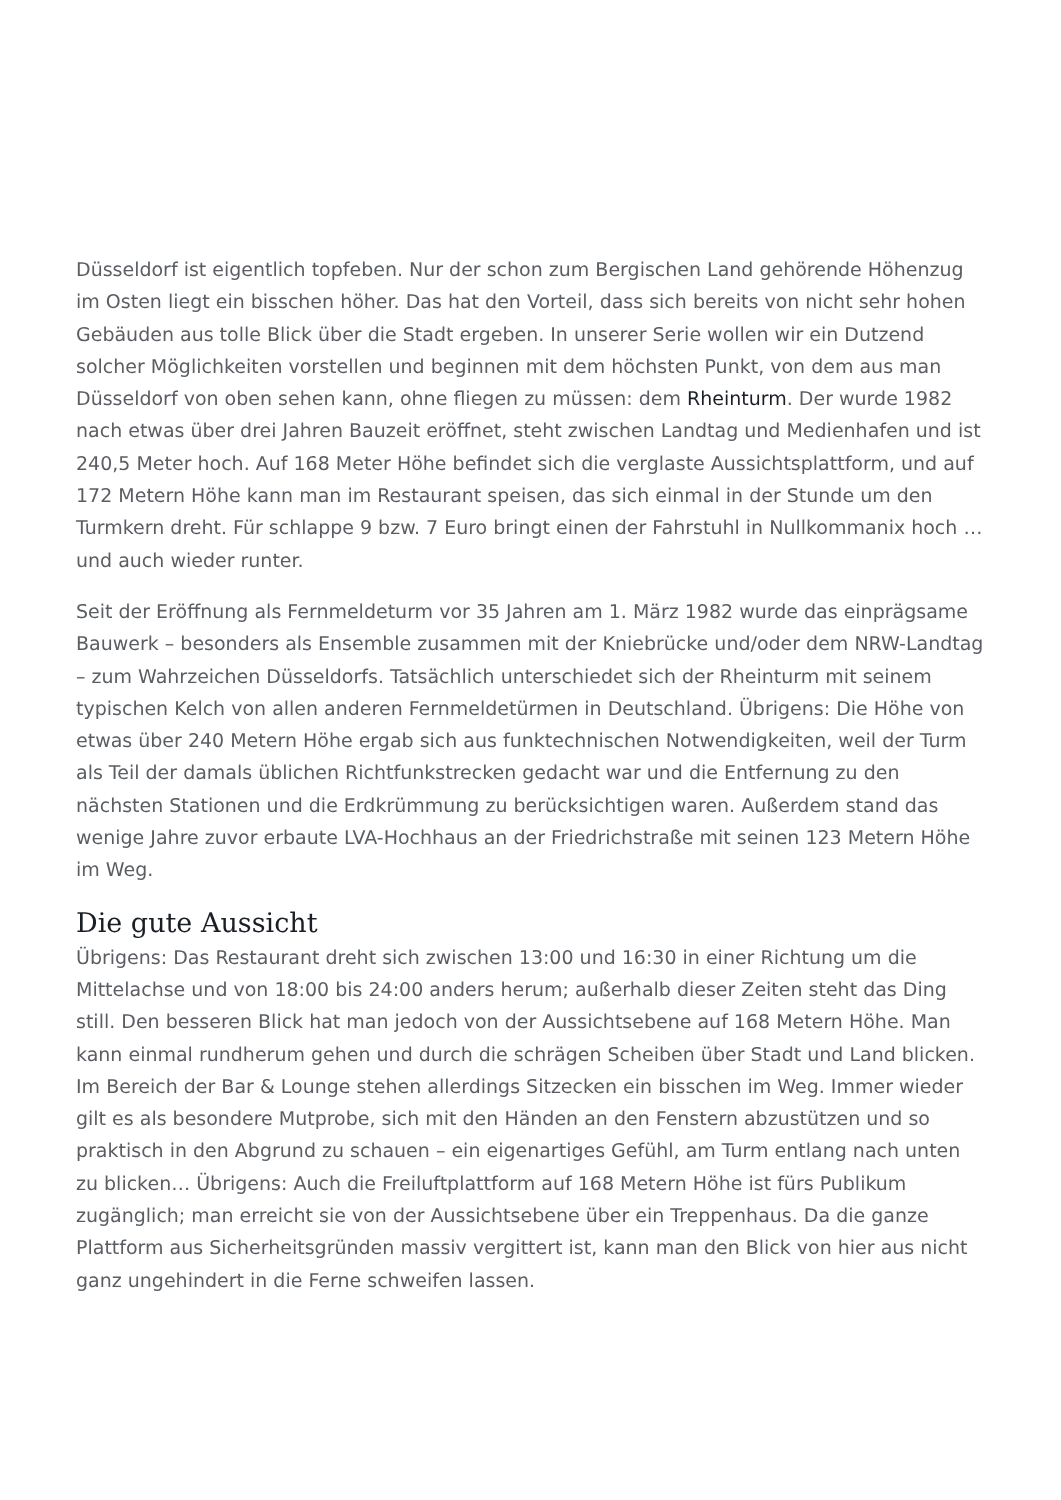Düsseldorf ist eigentlich topfeben. Nur der schon zum Bergischen Land gehörende Höhenzug im Osten liegt ein bisschen höher. Das hat den Vorteil, dass sich bereits von nicht sehr hohen Gebäuden aus tolle Blick über die Stadt ergeben. In unserer Serie wollen wir ein Dutzend solcher Möglichkeiten vorstellen und beginnen mit dem höchsten Punkt, von dem aus man Düsseldorf von oben sehen kann, ohne fliegen zu müssen: dem Rheinturm. Der wurde 1982 nach etwas über drei Jahren Bauzeit eröffnet, steht zwischen Landtag und Medienhafen und ist 240,5 Meter hoch. Auf 168 Meter Höhe befindet sich die verglaste Aussichtsplattform, und auf 172 Metern Höhe kann man im Restaurant speisen, das sich einmal in der Stunde um den Turmkern dreht. Für schlappe 9 bzw. 7 Euro bringt einen der Fahrstuhl in Nullkommanix hoch … und auch wieder runter.
Seit der Eröffnung als Fernmeldeturm vor 35 Jahren am 1. März 1982 wurde das einprägsame Bauwerk – besonders als Ensemble zusammen mit der Kniebrücke und/oder dem NRW-Landtag – zum Wahrzeichen Düsseldorfs. Tatsächlich unterschiedet sich der Rheinturm mit seinem typischen Kelch von allen anderen Fernmeldetürmen in Deutschland. Übrigens: Die Höhe von etwas über 240 Metern Höhe ergab sich aus funktechnischen Notwendigkeiten, weil der Turm als Teil der damals üblichen Richtfunkstrecken gedacht war und die Entfernung zu den nächsten Stationen und die Erdkrümmung zu berücksichtigen waren. Außerdem stand das wenige Jahre zuvor erbaute LVA-Hochhaus an der Friedrichstraße mit seinen 123 Metern Höhe im Weg.
Die gute Aussicht
Übrigens: Das Restaurant dreht sich zwischen 13:00 und 16:30 in einer Richtung um die Mittelachse und von 18:00 bis 24:00 anders herum; außerhalb dieser Zeiten steht das Ding still. Den besseren Blick hat man jedoch von der Aussichtsebene auf 168 Metern Höhe. Man kann einmal rundherum gehen und durch die schrägen Scheiben über Stadt und Land blicken. Im Bereich der Bar & Lounge stehen allerdings Sitzecken ein bisschen im Weg. Immer wieder gilt es als besondere Mutprobe, sich mit den Händen an den Fenstern abzustützen und so praktisch in den Abgrund zu schauen – ein eigenartiges Gefühl, am Turm entlang nach unten zu blicken… Übrigens: Auch die Freiluftplattform auf 168 Metern Höhe ist fürs Publikum zugänglich; man erreicht sie von der Aussichtsebene über ein Treppenhaus. Da die ganze Plattform aus Sicherheitsgründen massiv vergittert ist, kann man den Blick von hier aus nicht ganz ungehindert in die Ferne schweifen lassen.